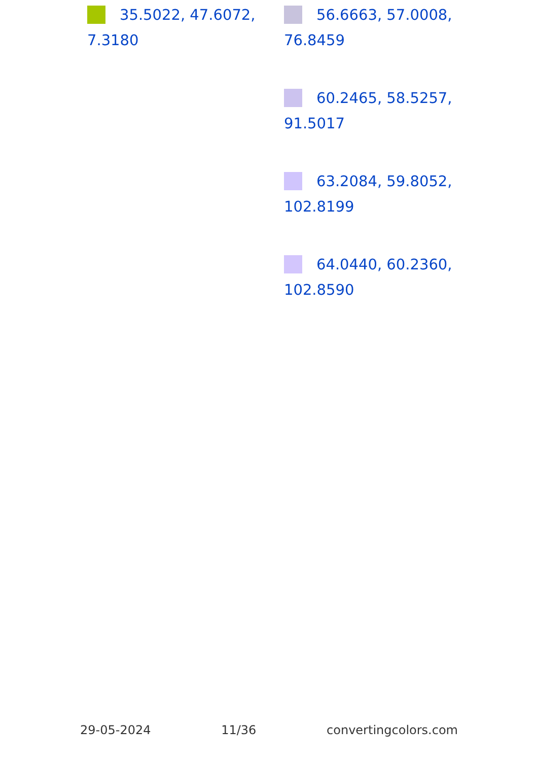35.5022, 47.6072, 7.3180 56.6663, 57.0008, 76.8459
60.2465, 58.5257, 91.5017
63.2084, 59.8052, 102.8199
64.0440, 60.2360, 102.8590
29-05-2024 11/36 convertingcolors.com